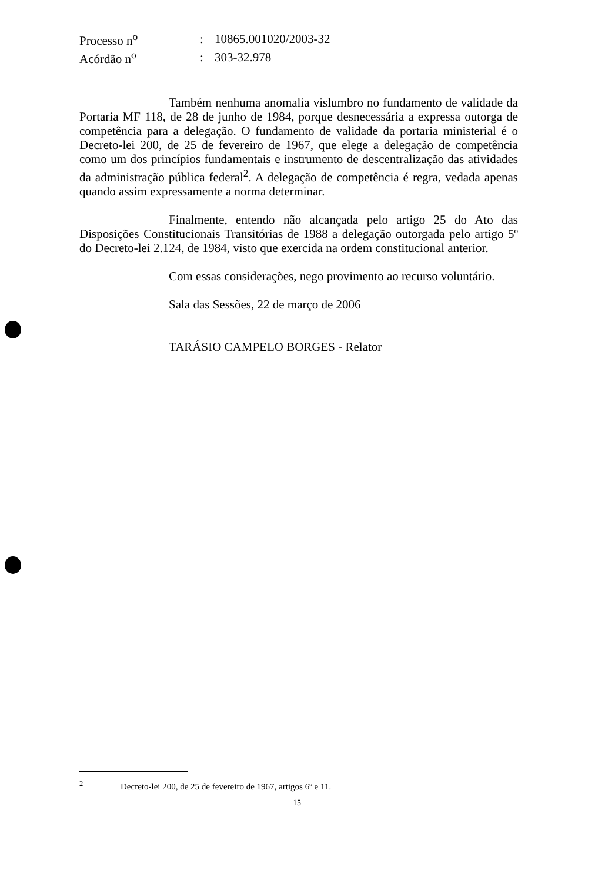| Processo n<sup>o</sup> | : | 10865.001020/2003-32 |
| Acórdão n<sup>o</sup> | : | 303-32.978 |
Também nenhuma anomalia vislumbro no fundamento de validade da Portaria MF 118, de 28 de junho de 1984, porque desnecessária a expressa outorga de competência para a delegação. O fundamento de validade da portaria ministerial é o Decreto-lei 200, de 25 de fevereiro de 1967, que elege a delegação de competência como um dos princípios fundamentais e instrumento de descentralização das atividades da administração pública federal<sup>2</sup>. A delegação de competência é regra, vedada apenas quando assim expressamente a norma determinar.
Finalmente, entendo não alcançada pelo artigo 25 do Ato das Disposições Constitucionais Transitórias de 1988 a delegação outorgada pelo artigo 5º do Decreto-lei 2.124, de 1984, visto que exercida na ordem constitucional anterior.
Com essas considerações, nego provimento ao recurso voluntário.
Sala das Sessões, 22 de março de 2006
TARÁSIO CAMPELO BORGES - Relator
<sup>2</sup> Decreto-lei 200, de 25 de fevereiro de 1967, artigos 6º e 11.
15